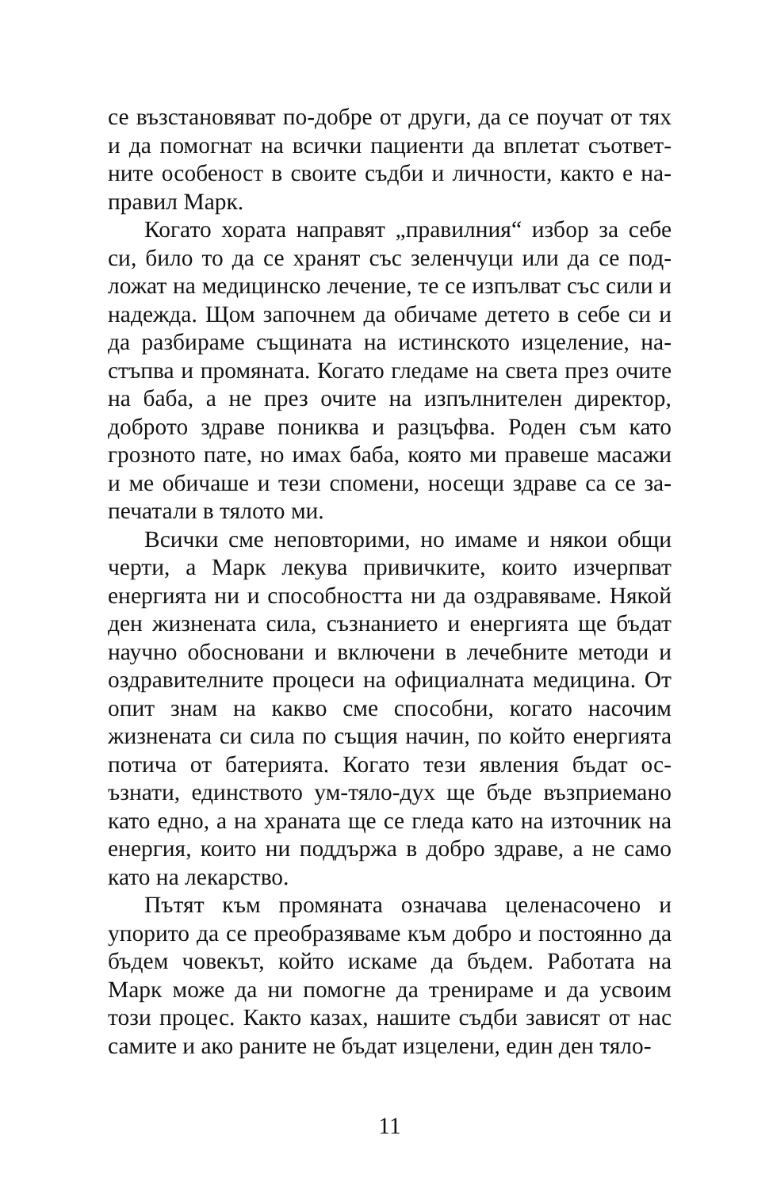се възстановяват по-добре от други, да се поучат от тях и да помогнат на всички пациенти да вплетат съответ­ните особеност в своите съдби и личности, както е на­правил Марк.
Когато хората направят „правилния“ избор за себе си, било то да се хранят със зеленчуци или да се под­ложат на медицинско лечение, те се изпълват със сили и надежда. Щом започнем да обичаме детето в себе си и да разбираме същината на истинското изцеление, на­стъпва и промяната. Когато гледаме на света през очи­те на баба, а не през очите на изпълнителен директор, доброто здраве пониква и разцъфва. Роден съм като грозното пате, но имах баба, която ми правеше масажи и ме обичаше и тези спомени, носещи здраве са се за­печатали в тялото ми.
Всички сме неповторими, но имаме и някои общи черти, а Марк лекува привичките, които изчерпват енергията ни и способността ни да оздравяваме. Някой ден жизнената сила, съзнанието и енергията ще бъдат научно обосновани и включени в лечебните методи и оздравителните процеси на официалната медицина. От опит знам на какво сме способни, когато насочим жизнената си сила по същия начин, по който енергия­та потича от батерията. Когато тези явления бъдат ос­ъзнати, единството ум-тяло-дух ще бъде възприемано като едно, а на храната ще се гледа като на източник на енергия, които ни поддържа в добро здраве, а не само като на лекарство.
Пътят към промяната означава целенасочено и упорито да се преобразяваме към добро и постоянно да бъдем човекът, който искаме да бъдем. Работата на Марк може да ни помогне да тренираме и да усвоим този процес. Както казах, нашите съдби зависят от нас самите и ако раните не бъдат изцелени, един ден тяло-
11